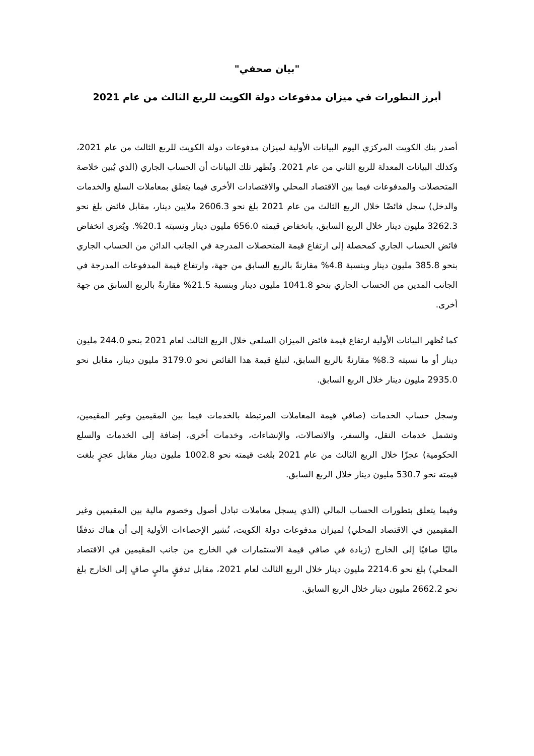"بيان صحفي"
أبرز التطورات في ميزان مدفوعات دولة الكويت للربع الثالث من عام 2021
أصدر بنك الكويت المركزي اليوم البيانات الأولية لميزان مدفوعات دولة الكويت للربع الثالث من عام 2021، وكذلك البيانات المعدلة للربع الثاني من عام 2021. وتُظهر تلك البيانات أن الحساب الجاري (الذي يُبين خلاصة المتحصلات والمدفوعات فيما بين الاقتصاد المحلي والاقتصادات الأخرى فيما يتعلق بمعاملات السلع والخدمات والدخل) سجل فائضًا خلال الربع الثالث من عام 2021 بلغ نحو 2606.3 ملايين دينار، مقابل فائض بلغ نحو 3262.3 مليون دينار خلال الربع السابق، بانخفاض قيمته 656.0 مليون دينار ونسبته 20.1%. ويُعزى انخفاض فائض الحساب الجاري كمحصلة إلى ارتفاع قيمة المتحصلات المدرجة في الجانب الدائن من الحساب الجاري بنحو 385.8 مليون دينار وبنسبة 4.8% مقارنةً بالربع السابق من جهة، وارتفاع قيمة المدفوعات المدرجة في الجانب المدين من الحساب الجاري بنحو 1041.8 مليون دينار وبنسبة 21.5% مقارنةً بالربع السابق من جهة أخرى.
كما تُظهر البيانات الأولية ارتفاع قيمة فائض الميزان السلعي خلال الربع الثالث لعام 2021 بنحو 244.0 مليون دينار أو ما نسبته 8.3% مقارنةً بالربع السابق، لتبلغ قيمة هذا الفائض نحو 3179.0 مليون دينار، مقابل نحو 2935.0 مليون دينار خلال الربع السابق.
وسجل حساب الخدمات (صافي قيمة المعاملات المرتبطة بالخدمات فيما بين المقيمين وغير المقيمين، وتشمل خدمات النقل، والسفر، والاتصالات، والإنشاءات، وخدمات أخرى، إضافة إلى الخدمات والسلع الحكومية) عجزًا خلال الربع الثالث من عام 2021 بلغت قيمته نحو 1002.8 مليون دينار مقابل عجزٍ بلغت قيمته نحو 530.7 مليون دينار خلال الربع السابق.
وفيما يتعلق بتطورات الحساب المالي (الذي يسجل معاملات تبادل أصول وخصوم مالية بين المقيمين وغير المقيمين في الاقتصاد المحلي) لميزان مدفوعات دولة الكويت، تُشير الإحصاءات الأولية إلى أن هناك تدفقًا ماليًا صافيًا إلى الخارج (زيادة في صافي قيمة الاستثمارات في الخارج من جانب المقيمين في الاقتصاد المحلي) بلغ نحو 2214.6 مليون دينار خلال الربع الثالث لعام 2021، مقابل تدفقٍ ماليٍ صافٍ إلى الخارج بلغ نحو 2662.2 مليون دينار خلال الربع السابق.